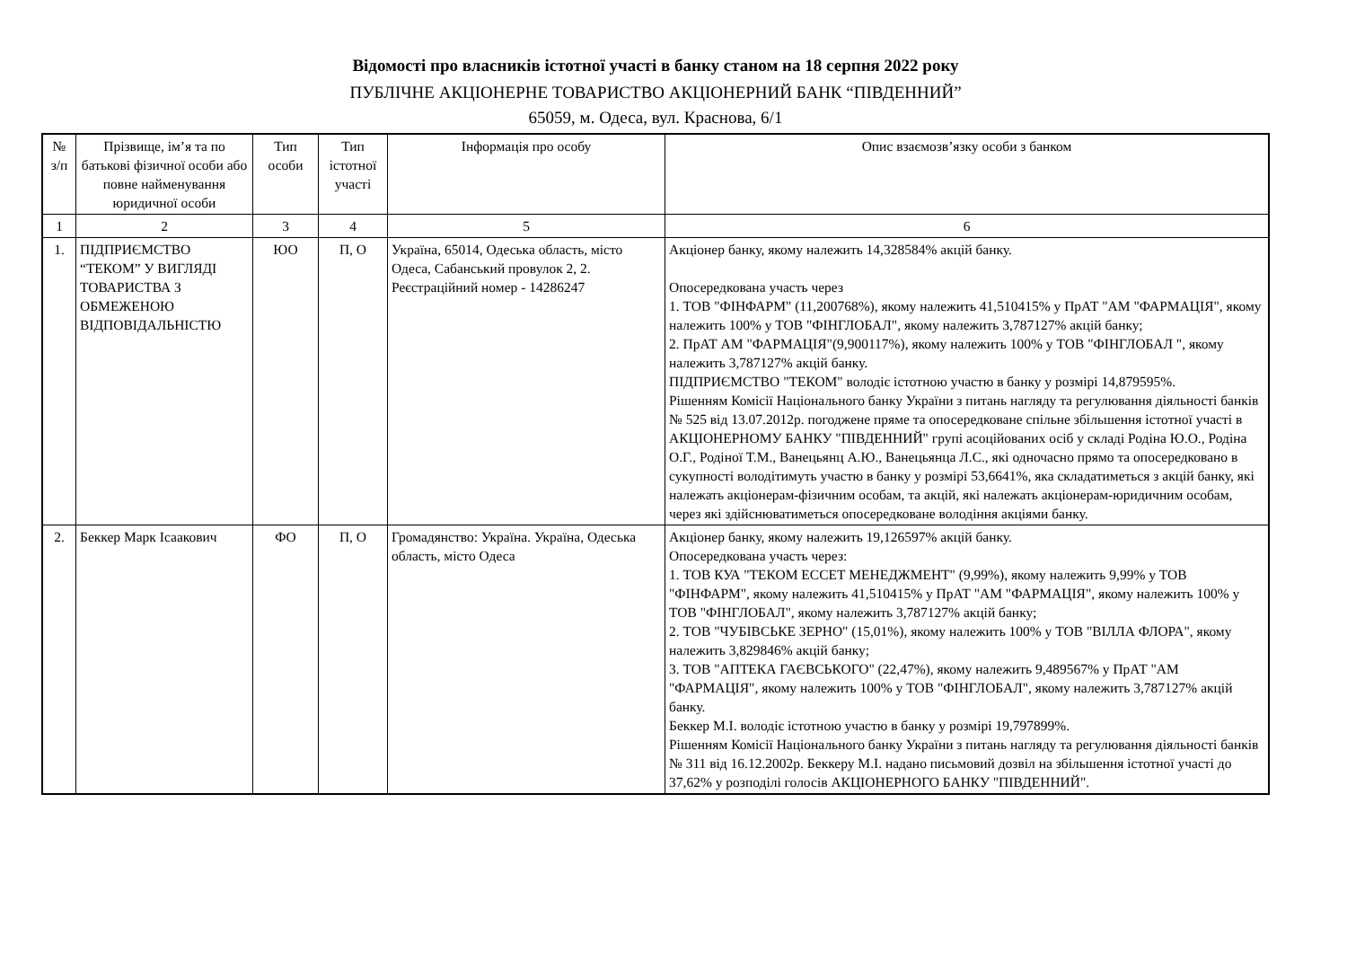Відомості про власників істотної участі в банку станом на 18 серпня 2022 року
ПУБЛІЧНЕ АКЦІОНЕРНЕ ТОВАРИСТВО АКЦІОНЕРНИЙ БАНК “ПІВДЕННИЙ”
65059, м. Одеса, вул. Краснова, 6/1
| № з/п | Прізвище, ім’я та по батькові фізичної особи або повне найменування юридичної особи | Тип особи | Тип істотної участі | Інформація про особу | Опис взаємозв’язку особи з банком |
| --- | --- | --- | --- | --- | --- |
| 1 | 2 | 3 | 4 | 5 | 6 |
| 1. | ПІДПРИЄМСТВО “ТЕКОМ” У ВИГЛЯДІ ТОВАРИСТВА З ОБМЕЖЕНОЮ ВІДПОВІДАЛЬНІСТЮ | ЮО | П, О | Україна, 65014, Одеська область, місто Одеса, Сабанський провулок 2, 2. Реєстраційний номер - 14286247 | Акціонер банку, якому належить 14,328584% акцій банку. Опосередкована участь через 1. ТОВ "ФІНФАРМ" (11,200768%), якому належить 41,510415% у ПрАТ "АМ "ФАРМАЦІЯ", якому належить 100% у ТОВ "ФІНГЛОБАЛ", якому належить 3,787127% акцій банку; 2. ПрАТ АМ "ФАРМАЦІЯ"(9,900117%), якому належить 100% у ТОВ "ФІНГЛОБАЛ ", якому належить 3,787127% акцій банку. ПІДПРИЄМСТВО "ТЕКОМ" володіє істотною участю в банку у розмірі 14,879595%. Рішенням Комісії Національного банку України з питань нагляду та регулювання діяльності банків № 525 від 13.07.2012р. погоджене пряме та опосередковане спільне збільшення істотної участі в АКЦІОНЕРНОМУ БАНКУ "ПІВДЕННИЙ" групі асоційованих осіб у складі Родіна Ю.О., Родіна О.Г., Родіної Т.М., Ванецьянц А.Ю., Ванецьянца Л.С., які одночасно прямо та опосередковано в сукупності володітимуть участю в банку у розмірі 53,6641%, яка складатиметься з акцій банку, які належать акціонерам-фізичним особам, та акцій, які належать акціонерам-юридичним особам, через які здійснюватиметься опосередковане володіння акціями банку. |
| 2. | Беккер Марк Ісаакович | ФО | П, О | Громадянство: Україна. Україна, Одеська область, місто Одеса | Акціонер банку, якому належить 19,126597% акцій банку. Опосередкована участь через: 1. ТОВ КУА "ТЕКОМ ЕССЕТ МЕНЕДЖМЕНТ" (9,99%), якому належить 9,99% у ТОВ "ФІНФАРМ", якому належить 41,510415% у ПрАТ "АМ "ФАРМАЦІЯ", якому належить 100% у ТОВ "ФІНГЛОБАЛ", якому належить 3,787127% акцій банку; 2. ТОВ "ЧУБІВСЬКЕ ЗЕРНО" (15,01%), якому належить 100% у ТОВ "ВІЛЛА ФЛОРА", якому належить 3,829846% акцій банку; 3. ТОВ "АПТЕКА ГАЄВСЬКОГО" (22,47%), якому належить 9,489567% у ПрАТ "АМ "ФАРМАЦІЯ", якому належить 100% у ТОВ "ФІНГЛОБАЛ", якому належить 3,787127% акцій банку. Беккер М.І. володіє істотною участю в банку у розмірі 19,797899%. Рішенням Комісії Національного банку України з питань нагляду та регулювання діяльності банків № 311 від 16.12.2002р. Беккеру М.І. надано письмовий дозвіл на збільшення істотної участі до 37,62% у розподілі голосів АКЦІОНЕРНОГО БАНКУ "ПІВДЕННИЙ". |